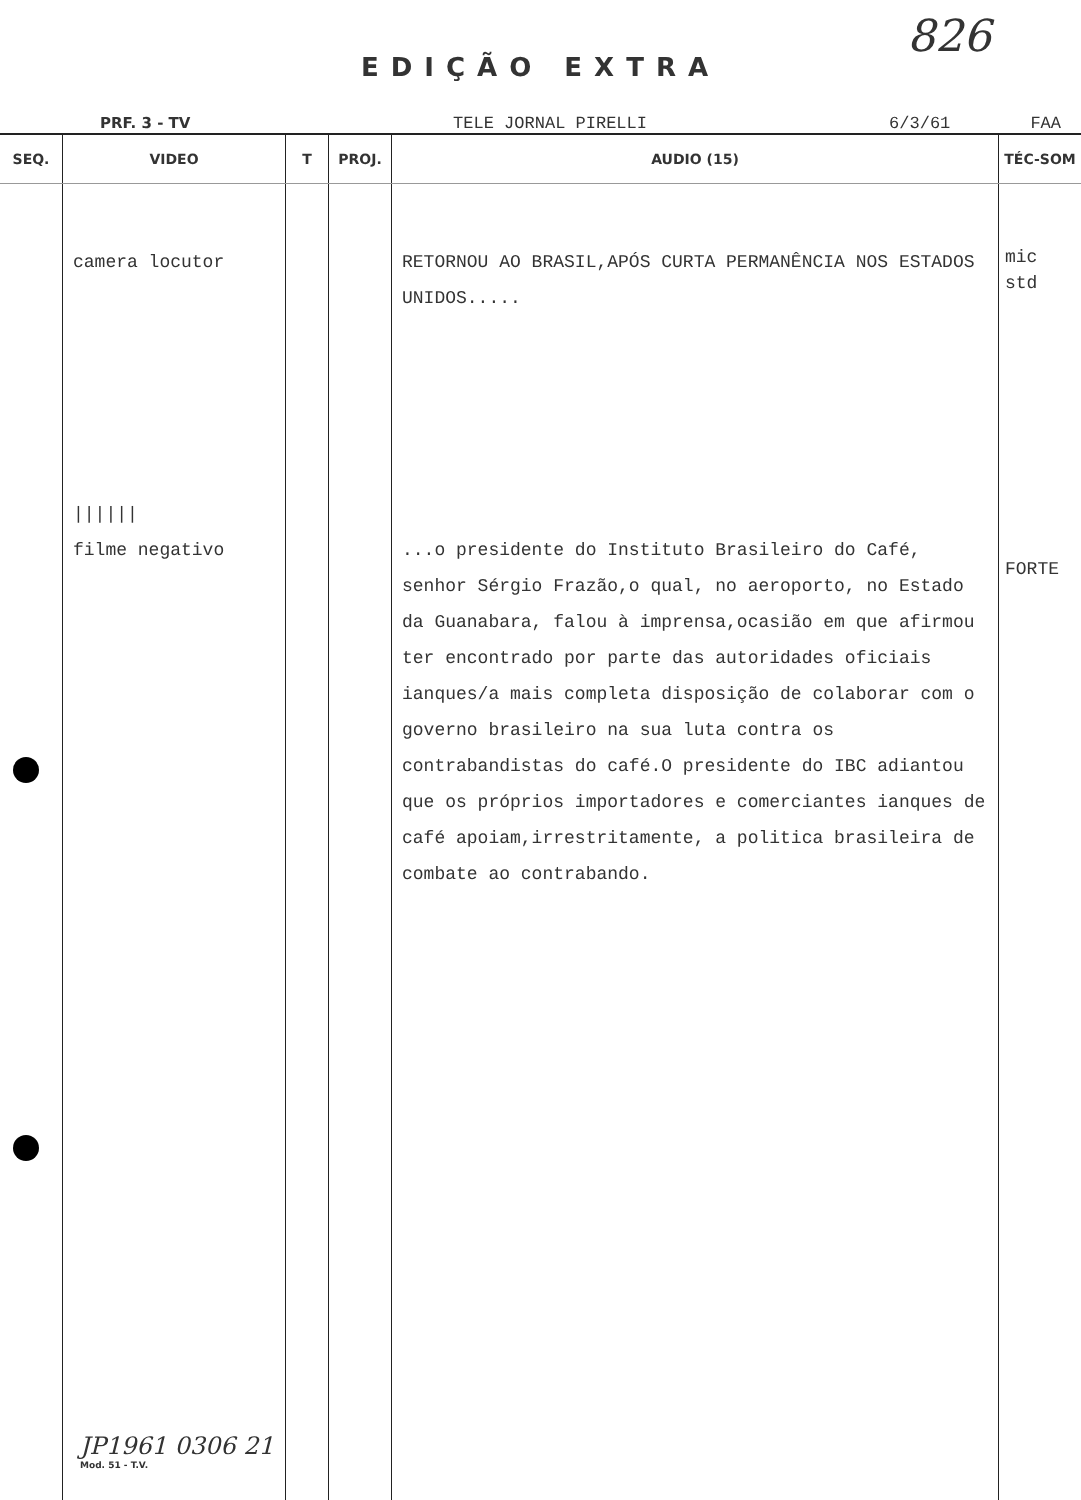826
EDIÇÃO EXTRA
PRF. 3 - TV TELE JORNAL PIRELLI 6/3/61 FAA
| SEQ. | VIDEO | T | PROJ. | AUDIO (15) | TÉC-SOM |
| --- | --- | --- | --- | --- | --- |
| | camera locutor ////// filme negativo | | | RETORNOU AO BRASIL,APÓS CURTA PERMANÊNCIA NOS ESTADOS UNIDOS..... ...o presidente do Instituto Brasileiro do Café, senhor Sérgio Frazão,o qual, no aeroporto, no Estado da Guanabara, falou à imprensa,ocasião em que afirmou ter encontrado por parte das autoridades oficiais ianques/a mais completa disposição de colaborar com o governo brasileiro na sua luta contra os contrabandistas do café.O presidente do IBC adiantou que os próprios importadores e comerciantes ianques de café apoiam,irrestritamente, a politica brasileira de combate ao contrabando. | mic std FORTE |
JP1961 0306 21
Mod. 51 - T.V.